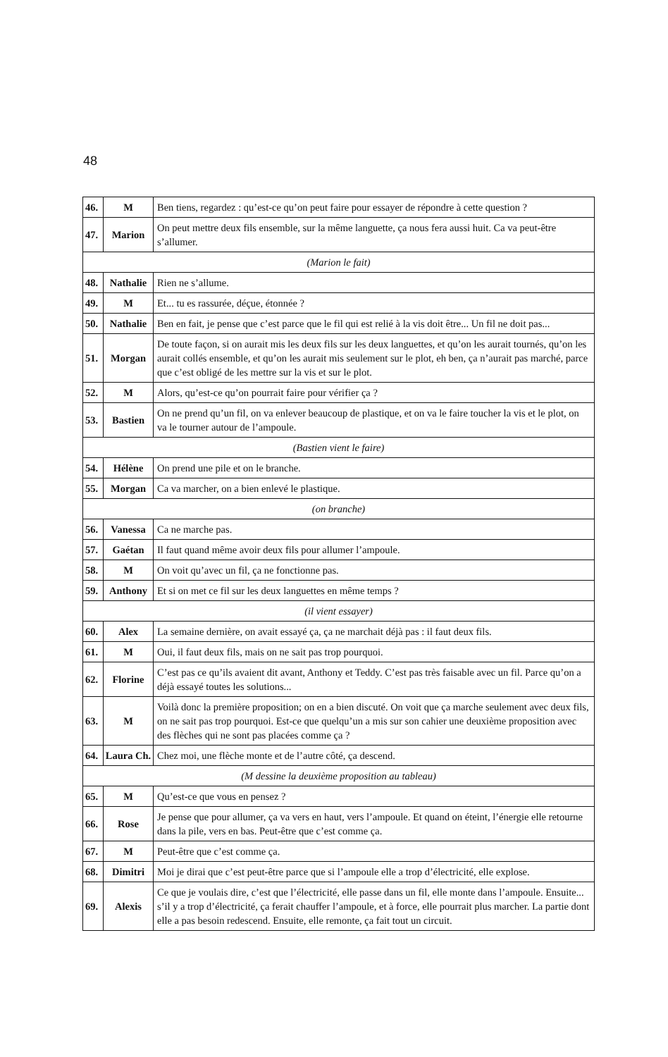48
| 46. | M | Ben tiens, regardez : qu’est-ce qu’on peut faire pour essayer de répondre à cette question ? |
| 47. | Marion | On peut mettre deux fils ensemble, sur la même languette, ça nous fera aussi huit. Ca va peut-être s’allumer. |
| (Marion le fait) | | |
| 48. | Nathalie | Rien ne s’allume. |
| 49. | M | Et... tu es rassurée, déçue, étonnée ? |
| 50. | Nathalie | Ben en fait, je pense que c’est parce que le fil qui est relié à la vis doit être... Un fil ne doit pas... |
| 51. | Morgan | De toute façon, si on aurait mis les deux fils sur les deux languettes, et qu’on les aurait tournés, qu’on les aurait collés ensemble, et qu’on les aurait mis seulement sur le plot, eh ben, ça n’aurait pas marché, parce que c’est obligé de les mettre sur la vis et sur le plot. |
| 52. | M | Alors, qu’est-ce qu’on pourrait faire pour vérifier ça ? |
| 53. | Bastien | On ne prend qu’un fil, on va enlever beaucoup de plastique, et on va le faire toucher la vis et le plot, on va le tourner autour de l’ampoule. |
| (Bastien vient le faire) | | |
| 54. | Hélène | On prend une pile et on le branche. |
| 55. | Morgan | Ca va marcher, on a bien enlevé le plastique. |
| (on branche) | | |
| 56. | Vanessa | Ca ne marche pas. |
| 57. | Gaétan | Il faut quand même avoir deux fils pour allumer l’ampoule. |
| 58. | M | On voit qu’avec un fil, ça ne fonctionne pas. |
| 59. | Anthony | Et si on met ce fil sur les deux languettes en même temps ? |
| (il vient essayer) | | |
| 60. | Alex | La semaine dernière, on avait essayé ça, ça ne marchait déjà pas : il faut deux fils. |
| 61. | M | Oui, il faut deux fils, mais on ne sait pas trop pourquoi. |
| 62. | Florine | C’est pas ce qu’ils avaient dit avant, Anthony et Teddy. C’est pas très faisable avec un fil. Parce qu’on a déjà essayé toutes les solutions... |
| 63. | M | Voilà donc la première proposition; on en a bien discuté. On voit que ça marche seulement avec deux fils, on ne sait pas trop pourquoi. Est-ce que quelqu’un a mis sur son cahier une deuxième proposition avec des flèches qui ne sont pas placées comme ça ? |
| 64. | Laura Ch. | Chez moi, une flèche monte et de l’autre côté, ça descend. |
| (M dessine la deuxième proposition au tableau) | | |
| 65. | M | Qu’est-ce que vous en pensez ? |
| 66. | Rose | Je pense que pour allumer, ça va vers en haut, vers l’ampoule. Et quand on éteint, l’énergie elle retourne dans la pile, vers en bas. Peut-être que c’est comme ça. |
| 67. | M | Peut-être que c’est comme ça. |
| 68. | Dimitri | Moi je dirai que c’est peut-être parce que si l’ampoule elle a trop d’électricité, elle explose. |
| 69. | Alexis | Ce que je voulais dire, c’est que l’électricité, elle passe dans un fil, elle monte dans l’ampoule. Ensuite... s’il y a trop d’électricité, ça ferait chauffer l’ampoule, et à force, elle pourrait plus marcher. La partie dont elle a pas besoin redescend. Ensuite, elle remonte, ça fait tout un circuit. |